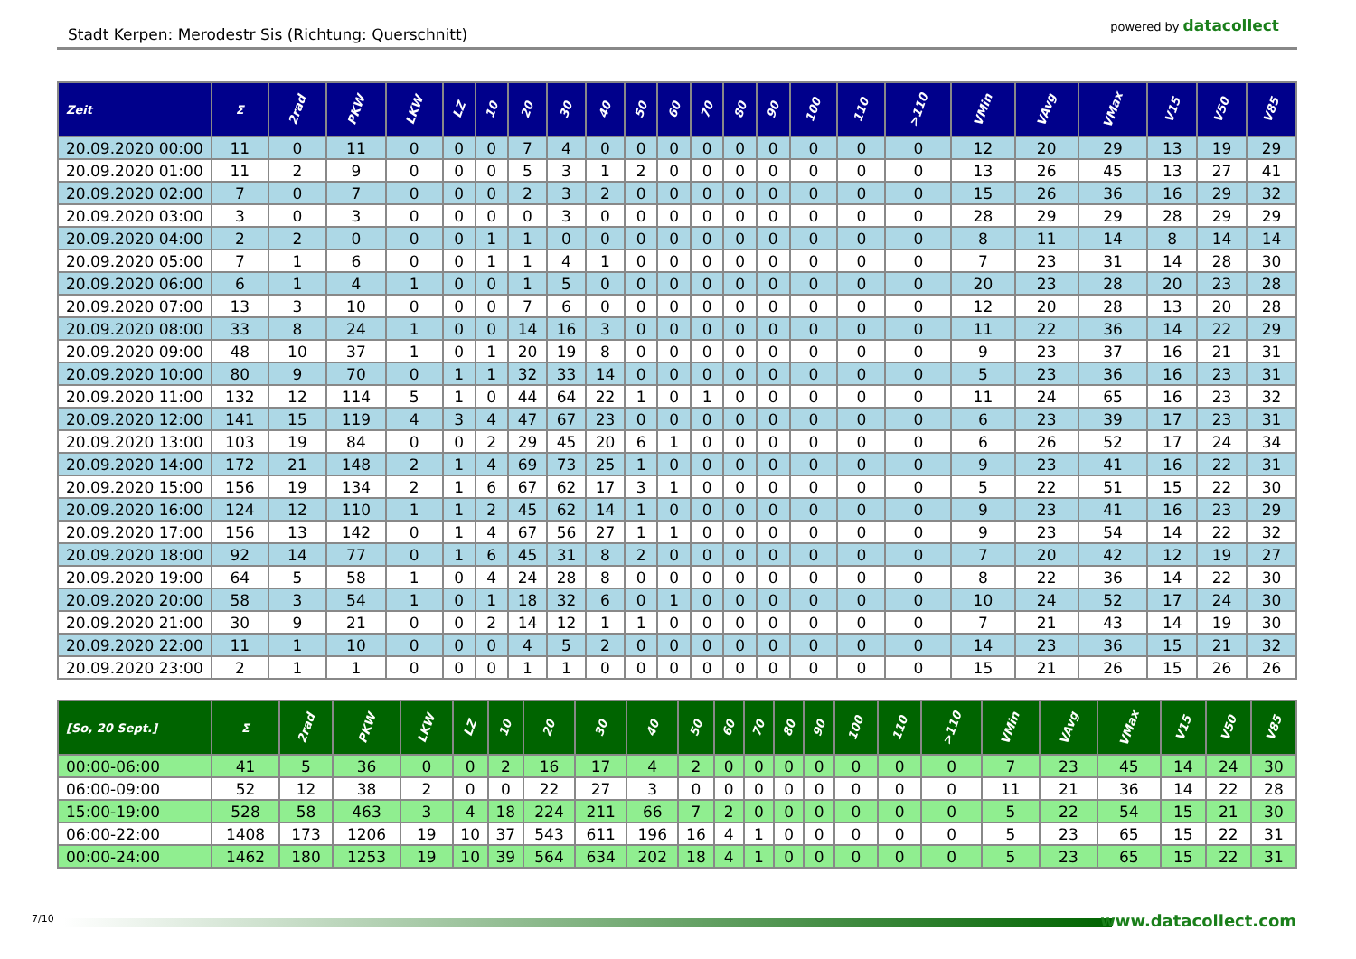Stadt Kerpen: Merodestr Sis (Richtung: Querschnitt)
powered by datacollect
| Zeit | Σ | 2rad | PKW | LKW | LZ | 10 | 20 | 30 | 40 | 50 | 60 | 70 | 80 | 90 | 100 | 110 | >110 | VMin | VAvg | VMax | V15 | V50 | V85 |
| --- | --- | --- | --- | --- | --- | --- | --- | --- | --- | --- | --- | --- | --- | --- | --- | --- | --- | --- | --- | --- | --- | --- | --- |
| 20.09.2020 00:00 | 11 | 0 | 11 | 0 | 0 | 0 | 7 | 4 | 0 | 0 | 0 | 0 | 0 | 0 | 0 | 0 | 0 | 12 | 20 | 29 | 13 | 19 | 29 |
| 20.09.2020 01:00 | 11 | 2 | 9 | 0 | 0 | 0 | 5 | 3 | 1 | 2 | 0 | 0 | 0 | 0 | 0 | 0 | 0 | 13 | 26 | 45 | 13 | 27 | 41 |
| 20.09.2020 02:00 | 7 | 0 | 7 | 0 | 0 | 0 | 2 | 3 | 2 | 0 | 0 | 0 | 0 | 0 | 0 | 0 | 0 | 15 | 26 | 36 | 16 | 29 | 32 |
| 20.09.2020 03:00 | 3 | 0 | 3 | 0 | 0 | 0 | 0 | 3 | 0 | 0 | 0 | 0 | 0 | 0 | 0 | 0 | 0 | 28 | 29 | 29 | 28 | 29 | 29 |
| 20.09.2020 04:00 | 2 | 2 | 0 | 0 | 0 | 1 | 1 | 0 | 0 | 0 | 0 | 0 | 0 | 0 | 0 | 0 | 0 | 8 | 11 | 14 | 8 | 14 | 14 |
| 20.09.2020 05:00 | 7 | 1 | 6 | 0 | 0 | 1 | 1 | 4 | 1 | 0 | 0 | 0 | 0 | 0 | 0 | 0 | 0 | 7 | 23 | 31 | 14 | 28 | 30 |
| 20.09.2020 06:00 | 6 | 1 | 4 | 1 | 0 | 0 | 1 | 5 | 0 | 0 | 0 | 0 | 0 | 0 | 0 | 0 | 0 | 20 | 23 | 28 | 20 | 23 | 28 |
| 20.09.2020 07:00 | 13 | 3 | 10 | 0 | 0 | 0 | 7 | 6 | 0 | 0 | 0 | 0 | 0 | 0 | 0 | 0 | 0 | 12 | 20 | 28 | 13 | 20 | 28 |
| 20.09.2020 08:00 | 33 | 8 | 24 | 1 | 0 | 0 | 14 | 16 | 3 | 0 | 0 | 0 | 0 | 0 | 0 | 0 | 0 | 11 | 22 | 36 | 14 | 22 | 29 |
| 20.09.2020 09:00 | 48 | 10 | 37 | 1 | 0 | 1 | 20 | 19 | 8 | 0 | 0 | 0 | 0 | 0 | 0 | 0 | 0 | 9 | 23 | 37 | 16 | 21 | 31 |
| 20.09.2020 10:00 | 80 | 9 | 70 | 0 | 1 | 1 | 32 | 33 | 14 | 0 | 0 | 0 | 0 | 0 | 0 | 0 | 0 | 5 | 23 | 36 | 16 | 23 | 31 |
| 20.09.2020 11:00 | 132 | 12 | 114 | 5 | 1 | 0 | 44 | 64 | 22 | 1 | 0 | 1 | 0 | 0 | 0 | 0 | 0 | 11 | 24 | 65 | 16 | 23 | 32 |
| 20.09.2020 12:00 | 141 | 15 | 119 | 4 | 3 | 4 | 47 | 67 | 23 | 0 | 0 | 0 | 0 | 0 | 0 | 0 | 0 | 6 | 23 | 39 | 17 | 23 | 31 |
| 20.09.2020 13:00 | 103 | 19 | 84 | 0 | 0 | 2 | 29 | 45 | 20 | 6 | 1 | 0 | 0 | 0 | 0 | 0 | 0 | 6 | 26 | 52 | 17 | 24 | 34 |
| 20.09.2020 14:00 | 172 | 21 | 148 | 2 | 1 | 4 | 69 | 73 | 25 | 1 | 0 | 0 | 0 | 0 | 0 | 0 | 0 | 9 | 23 | 41 | 16 | 22 | 31 |
| 20.09.2020 15:00 | 156 | 19 | 134 | 2 | 1 | 6 | 67 | 62 | 17 | 3 | 1 | 0 | 0 | 0 | 0 | 0 | 0 | 5 | 22 | 51 | 15 | 22 | 30 |
| 20.09.2020 16:00 | 124 | 12 | 110 | 1 | 1 | 2 | 45 | 62 | 14 | 1 | 0 | 0 | 0 | 0 | 0 | 0 | 0 | 9 | 23 | 41 | 16 | 23 | 29 |
| 20.09.2020 17:00 | 156 | 13 | 142 | 0 | 1 | 4 | 67 | 56 | 27 | 1 | 1 | 0 | 0 | 0 | 0 | 0 | 0 | 9 | 23 | 54 | 14 | 22 | 32 |
| 20.09.2020 18:00 | 92 | 14 | 77 | 0 | 1 | 6 | 45 | 31 | 8 | 2 | 0 | 0 | 0 | 0 | 0 | 0 | 0 | 7 | 20 | 42 | 12 | 19 | 27 |
| 20.09.2020 19:00 | 64 | 5 | 58 | 1 | 0 | 4 | 24 | 28 | 8 | 0 | 0 | 0 | 0 | 0 | 0 | 0 | 0 | 8 | 22 | 36 | 14 | 22 | 30 |
| 20.09.2020 20:00 | 58 | 3 | 54 | 1 | 0 | 1 | 18 | 32 | 6 | 0 | 1 | 0 | 0 | 0 | 0 | 0 | 0 | 10 | 24 | 52 | 17 | 24 | 30 |
| 20.09.2020 21:00 | 30 | 9 | 21 | 0 | 0 | 2 | 14 | 12 | 1 | 1 | 0 | 0 | 0 | 0 | 0 | 0 | 0 | 7 | 21 | 43 | 14 | 19 | 30 |
| 20.09.2020 22:00 | 11 | 1 | 10 | 0 | 0 | 0 | 4 | 5 | 2 | 0 | 0 | 0 | 0 | 0 | 0 | 0 | 0 | 14 | 23 | 36 | 15 | 21 | 32 |
| 20.09.2020 23:00 | 2 | 1 | 1 | 0 | 0 | 0 | 1 | 1 | 0 | 0 | 0 | 0 | 0 | 0 | 0 | 0 | 0 | 15 | 21 | 26 | 15 | 26 | 26 |
| [So, 20 Sept.] | Σ | 2rad | PKW | LKW | LZ | 10 | 20 | 30 | 40 | 50 | 60 | 70 | 80 | 90 | 100 | 110 | >110 | VMin | VAvg | VMax | V15 | V50 | V85 |
| --- | --- | --- | --- | --- | --- | --- | --- | --- | --- | --- | --- | --- | --- | --- | --- | --- | --- | --- | --- | --- | --- | --- | --- |
| 00:00-06:00 | 41 | 5 | 36 | 0 | 0 | 2 | 16 | 17 | 4 | 2 | 0 | 0 | 0 | 0 | 0 | 0 | 0 | 7 | 23 | 45 | 14 | 24 | 30 |
| 06:00-09:00 | 52 | 12 | 38 | 2 | 0 | 0 | 22 | 27 | 3 | 0 | 0 | 0 | 0 | 0 | 0 | 0 | 0 | 11 | 21 | 36 | 14 | 22 | 28 |
| 15:00-19:00 | 528 | 58 | 463 | 3 | 4 | 18 | 224 | 211 | 66 | 7 | 2 | 0 | 0 | 0 | 0 | 0 | 0 | 5 | 22 | 54 | 15 | 21 | 30 |
| 06:00-22:00 | 1408 | 173 | 1206 | 19 | 10 | 37 | 543 | 611 | 196 | 16 | 4 | 1 | 0 | 0 | 0 | 0 | 0 | 5 | 23 | 65 | 15 | 22 | 31 |
| 00:00-24:00 | 1462 | 180 | 1253 | 19 | 10 | 39 | 564 | 634 | 202 | 18 | 4 | 1 | 0 | 0 | 0 | 0 | 0 | 5 | 23 | 65 | 15 | 22 | 31 |
7/10 www.datacollect.com